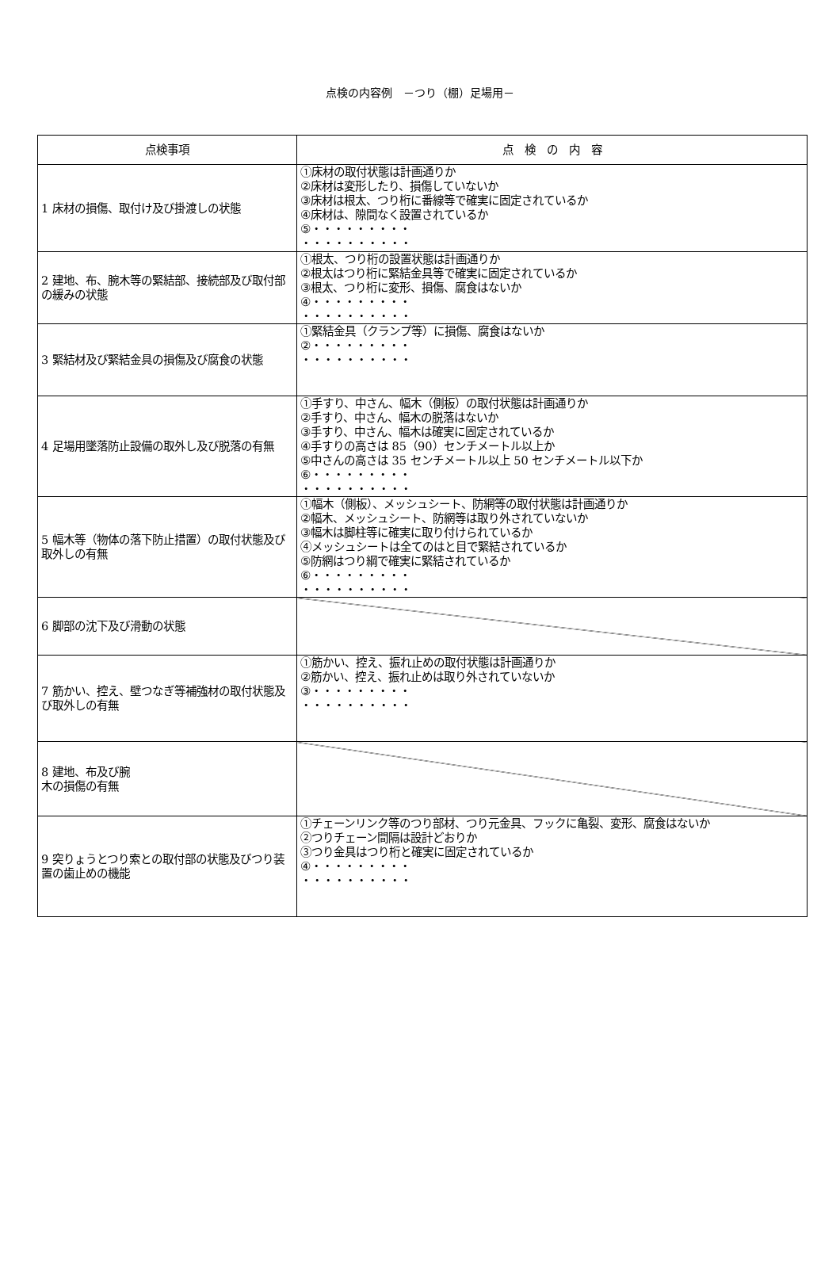点検の内容例　－つり（棚）足場用－
| 点検事項 | 点 検 の 内 容 |
| --- | --- |
| 1 床材の損傷、取付け及び掛渡しの状態 | ①床材の取付状態は計画通りか ②床材は変形したり、損傷していないか ③床材は根太、つり桁に番線等で確実に固定されているか ④床材は、隙間なく設置されているか ⑤・・・・・・・・・ ・・・・・・・・・・ |
| 2 建地、布、腕木等の緊結部、接続部及び取付部の緩みの状態 | ①根太、つり桁の設置状態は計画通りか ②根太はつり桁に緊結金具等で確実に固定されているか ③根太、つり桁に変形、損傷、腐食はないか ④・・・・・・・・・ ・・・・・・・・・・ |
| 3 緊結材及び緊結金具の損傷及び腐食の状態 | ①緊結金具（クランプ等）に損傷、腐食はないか ②・・・・・・・・・ ・・・・・・・・・・ |
| 4 足場用墜落防止設備の取外し及び脱落の有無 | ①手すり、中さん、幅木（側板）の取付状態は計画通りか ②手すり、中さん、幅木の脱落はないか ③手すり、中さん、幅木は確実に固定されているか ④手すりの高さは 85（90）センチメートル以上か ⑤中さんの高さは 35 センチメートル以上 50 センチメートル以下か ⑥・・・・・・・・・ ・・・・・・・・・・ |
| 5 幅木等（物体の落下防止措置）の取付状態及び取外しの有無 | ①幅木（側板）、メッシュシート、防網等の取付状態は計画通りか ②幅木、メッシュシート、防網等は取り外されていないか ③幅木は脚柱等に確実に取り付けられているか ④メッシュシートは全てのはと目で緊結されているか ⑤防網はつり綱で確実に緊結されているか ⑥・・・・・・・・・ ・・・・・・・・・・ |
| 6 脚部の沈下及び滑動の状態 | |
| 7 筋かい、控え、壁つなぎ等補強材の取付状態及び取外しの有無 | ①筋かい、控え、振れ止めの取付状態は計画通りか ②筋かい、控え、振れ止めは取り外されていないか ③・・・・・・・・・ ・・・・・・・・・・ |
| 8 建地、布及び腕 木の損傷の有無 | |
| 9 突りょうとつり索との取付部の状態及びつり装置の歯止めの機能 | ①チェーンリンク等のつり部材、つり元金具、フックに亀裂、変形、腐食はないか ②つりチェーン間隔は設計どおりか ③つり金具はつり桁と確実に固定されているか ④・・・・・・・・・ ・・・・・・・・・・ |